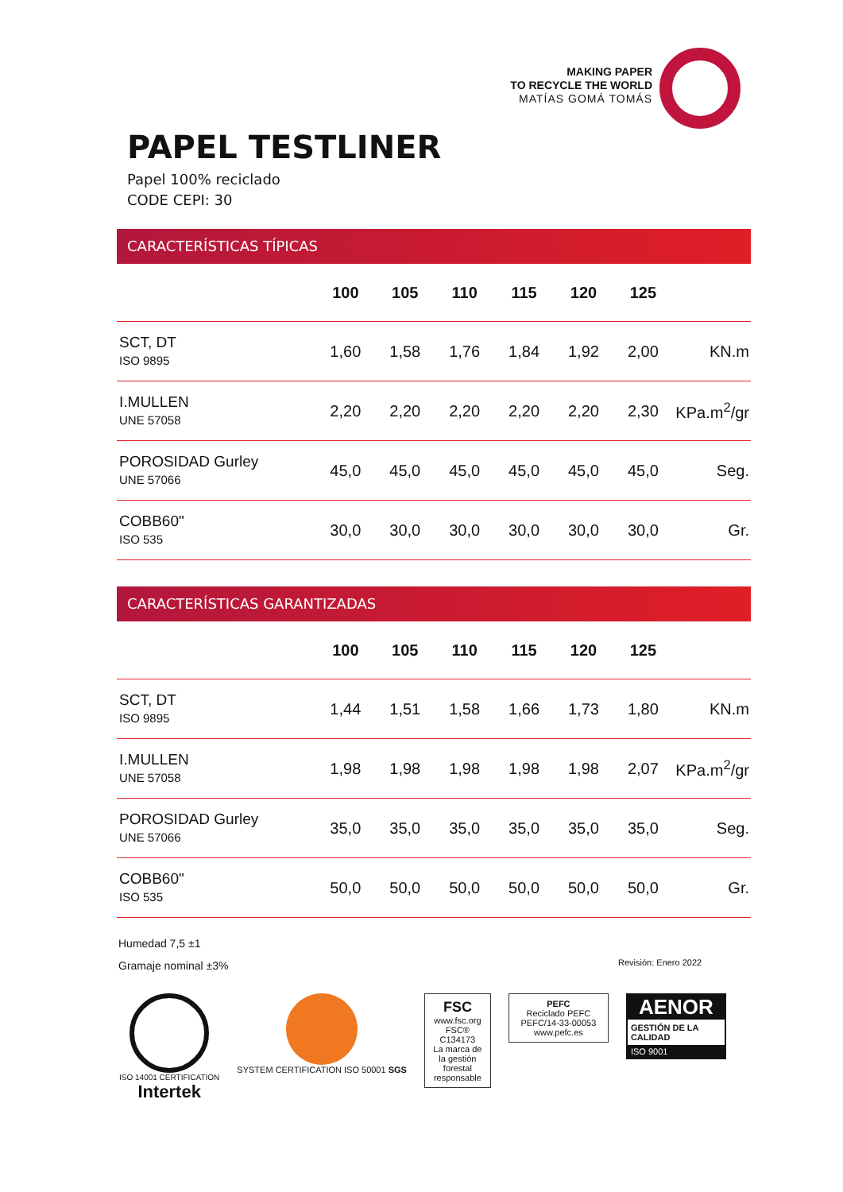MAKING PAPER
TO RECYCLE THE WORLD
MATÍAS GOMÁ TOMÁS
PAPEL TESTLINER
Papel 100% reciclado
CODE CEPI: 30
CARACTERÍSTICAS TÍPICAS
| | 100 | 105 | 110 | 115 | 120 | 125 | |
| --- | --- | --- | --- | --- | --- | --- | --- |
| SCT, DT ISO 9895 | 1,60 | 1,58 | 1,76 | 1,84 | 1,92 | 2,00 | KN.m |
| I.MULLEN UNE 57058 | 2,20 | 2,20 | 2,20 | 2,20 | 2,20 | 2,30 | KPa.m<sup>2</sup>/gr |
| POROSIDAD Gurley UNE 57066 | 45,0 | 45,0 | 45,0 | 45,0 | 45,0 | 45,0 | Seg. |
| COBB60" ISO 535 | 30,0 | 30,0 | 30,0 | 30,0 | 30,0 | 30,0 | Gr. |
CARACTERÍSTICAS GARANTIZADAS
| | 100 | 105 | 110 | 115 | 120 | 125 | |
| --- | --- | --- | --- | --- | --- | --- | --- |
| SCT, DT ISO 9895 | 1,44 | 1,51 | 1,58 | 1,66 | 1,73 | 1,80 | KN.m |
| I.MULLEN UNE 57058 | 1,98 | 1,98 | 1,98 | 1,98 | 1,98 | 2,07 | KPa.m<sup>2</sup>/gr |
| POROSIDAD Gurley UNE 57066 | 35,0 | 35,0 | 35,0 | 35,0 | 35,0 | 35,0 | Seg. |
| COBB60" ISO 535 | 50,0 | 50,0 | 50,0 | 50,0 | 50,0 | 50,0 | Gr. |
Humedad 7,5 ±1
Gramaje nominal ±3%
Revisión: Enero 2022
ISO 14001 CERTIFICATION
Intertek
SYSTEM CERTIFICATION ISO 50001 SGS
FSC
www.fsc.org
FSC® C134173
La marca de la gestión forestal responsable
PEFC
Reciclado PEFC
PEFC/14-33-00053
www.pefc.es
AENOR
GESTIÓN DE LA CALIDAD
ISO 9001